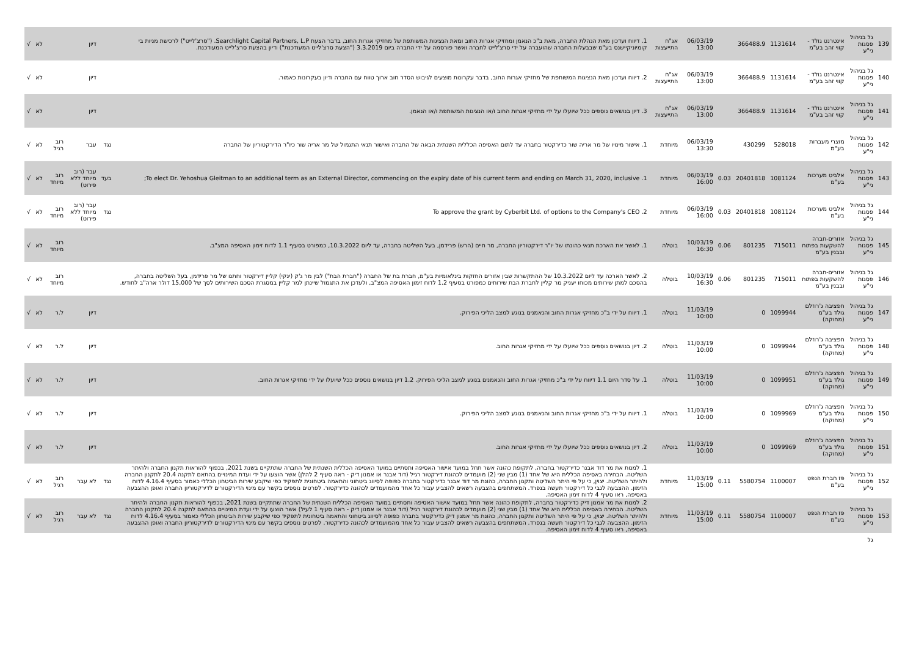| 139 | גל בניהול פסגות ני"ע | אינטרנט גולד - קווי זהב בע"מ | 1131614 | 366488.9 | | 06/03/19 13:00 | אג"ח התייעצות | 1. דיווח ועדכון מאת הנהלת החברה, מאת ב"כ הנאמן ומחזיקי אגרות החוב ומאת הנציגות המשותפת של מחזיקי אגרות החוב, בדבר הצעת Searchlight Capital Partners, L.P. ("סרצ'לייט") לרכישת מניות בי קומיוניקיישנס בע"מ שבבעלות החברה שהועברה על ידי סרצ'לייט לחברה ואשר פורסמה על ידי החברה ביום 3.3.2019 ("הצעת סרצ'לייט המעודכנת") ודיון בהצעת סרצ'לייט המעודכנת. | | דיון | | לא | √ |
| 140 | גל בניהול פסגות ני"ע | אינטרנט גולד - קווי זהב בע"מ | 1131614 | 366488.9 | | 06/03/19 13:00 | אג"ח התייעצות | 2. דיווח ועדכון מאת הנציגות המשותפת של מחזיקי אגרות החוב, בדבר עקרונות מוצעים לגיבוש הסדר חוב ארוך טווח עם החברה ודיון בעקרונות כאמור. | | דיון | | לא | √ |
| 141 | גל בניהול פסגות ני"ע | אינטרנט גולד - קווי זהב בע"מ | 1131614 | 366488.9 | | 06/03/19 13:00 | אג"ח התייעצות | 3. דיון בנושאים נוספים ככל שיועלו על ידי מחזיקי אגרות החוב ו/או הנציגות המשותפת ו/או הנאמן. | | דיון | | לא | √ |
| 142 | גל בניהול פסגות ני"ע | מוצרי מעברות בע"מ | 528018 | 430299 | | 06/03/19 13:30 | מיוחדת | 1. אישור מינויו של מר אריה שור כדירקטור בחברה עד לתום האסיפה הכללית השנתית הבאה של החברה ואישור תנאי התגמול של מר אריה שור כיו"ר הדירקטוריון של החברה | נגד | עבר | רוב רגיל | לא | √ |
| 143 | גל בניהול פסגות ני"ע | אלביט מערכות בע"מ | 1081124 | 20401818 | 0.03 | 06/03/19 16:00 | מיוחדת | 1. To elect Dr. Yehoshua Gleitman to an additional term as an External Director, commencing on the expiry date of his current term and ending on March 31, 2020, inclusive; | בעד | עבר (רוב מיוחד ללא פירוט) | רוב מיוחד | לא | √ |
| 144 | גל בניהול פסגות ני"ע | אלביט מערכות בע"מ | 1081124 | 20401818 | 0.03 | 06/03/19 16:00 | מיוחדת | 2. To approve the grant by Cyberbit Ltd. of options to the Company's CEO | נגד | עבר (רוב מיוחד ללא פירוט) | רוב מיוחד | לא | √ |
| 145 | גל בניהול פסגות ני"ע | אזורים-חברה להשקעות בפתוח ובבנין בע"מ | 715011 | 801235 | 0.06 | 10/03/19 16:30 | בוטלה | 1. לאשר את הארכת תנאי כהונתו של יו"ר דירקטוריון החברה, מר חיים (הרש) פרידמן, בעל השליטה בחברה, עד ליום 10.3.2022, כמפורט בסעיף 1.1 לדוח זימון האסיפה המצ"ב. | | | רוב מיוחד | לא | √ |
| 146 | גל בניהול פסגות ני"ע | אזורים-חברה להשקעות בפתוח ובבנין בע"מ | 715011 | 801235 | 0.06 | 10/03/19 16:30 | בוטלה | 2. לאשר הארכה עד ליום 10.3.2022 של ההתקשרות שבין אזורים החזקות בינלאומיות בע"מ, חברת בת של החברה ("חברת הבת") לבין מר ג'ק (ינקי) קליין דירקטור וחתנו של מר פרידמן, בעל השליטה בחברה, בהסכם למתן שירותים מכוחו יעניק מר קליין לחברת הבת שירותים כמפורט בסעיף 1.2 לדוח זימון האסיפה המצ"ב, ולעדכן את התגמול שיינתן למר קליין במסגרת הסכם השירותים לסך של 15,000 דולר ארה"ב לחודש. | | | רוב מיוחד | לא | √ |
| 147 | גל בניהול פסגות ני"ע | חפציבה ג'רוזלם גולד בע"מ (מחוקה) | 1099944 | 0 | | 11/03/19 10:00 | בוטלה | 1. דיווח על ידי ב"כ מחזיקי אגרות החוב והנאמנים בנוגע למצב הליכי הפירוק. | | דיון | ל.ר | לא | √ |
| 148 | גל בניהול פסגות ני"ע | חפציבה ג'רוזלם גולד בע"מ (מחוקה) | 1099944 | 0 | | 11/03/19 10:00 | בוטלה | 2. דיון בנושאים נוספים ככל שיועלו על ידי מחזיקי אגרות החוב. | | דיון | ל.ר | לא | √ |
| 149 | גל בניהול פסגות ני"ע | חפציבה ג'רוזלם גולד בע"מ (מחוקה) | 1099951 | 0 | | 11/03/19 10:00 | בוטלה | 1. על סדר היום 1.1 דיווח על ידי ב"כ מחזיקי אגרות החוב והנאמנים בנוגע למצב הליכי הפירוק. 1.2 דיון בנושאים נוספים ככל שיועלו על ידי מחזיקי אגרות החוב. | | דיון | ל.ר | לא | √ |
| 150 | גל בניהול פסגות ני"ע | חפציבה ג'רוזלם גולד בע"מ (מחוקה) | 1099969 | 0 | | 11/03/19 10:00 | בוטלה | 1. דיווח על ידי ב"כ מחזיקי אגרות החוב והנאמנים בנוגע למצב הליכי הפירוק. | | דיון | ל.ר | לא | √ |
| 151 | גל בניהול פסגות ני"ע | חפציבה ג'רוזלם גולד בע"מ (מחוקה) | 1099969 | 0 | | 11/03/19 10:00 | בוטלה | 2. דיון בנושאים נוספים ככל שיועלו על ידי מחזיקי אגרות החוב. | | דיון | ל.ר | לא | √ |
| 152 | גל בניהול פסגות ני"ע | פז חברת הנפט בע"מ | 1100007 | 5580754 | 0.11 | 11/03/19 15:00 | מיוחדת | 1. למנות את מר דוד אבנר כדירקטור בחברה, לתקופת כהונה אשר תחל במועד אישור האסיפה ותסתיים במועד האסיפה הכללית השנתית של החברה שתתקיים בשנת 2021, בכפוף להוראות תקנון החברה ולהיתר השליטה. הבחירה באסיפה הכללית היא של אחד (1) מבין שני (2) מועמדים לכהונת דירקטור רגיל (דוד אבנר או אמנון דיק - ראה סעיף 2 להלן) אשר הוצעו על ידי ועדת המינויים בהתאם לתקנה 20.4 לתקנון החברה ולהיתר השליטה. יצוין, כי על פי היתר השליטה ותקנון החברה, כהונת מר דוד אבנר כדירקטור בחברה כפופה לסיווג ביטחוני והתאמה ביטחונית לתפקיד כפי שיקבע שירות הביטחון הכללי כאמור בסעיף 4.16.4 לדוח הזימון. ההצבעה לגבי כל דירקטור תעשה בנפרד. המשתתפים בהצבעה רשאים להצביע עבור כל אחד מהמועמדים לכהונה כדירקטור. לפרטים נוספים בקשר עם מינוי הדירקטורים לדירקטוריון החברה ואופן ההצבעה באסיפה, ראו סעיף 4 לדוח זימון האסיפה. | נגד | לא עבר | רוב רגיל | לא | √ |
| 153 | גל בניהול פסגות ני"ע | פז חברת הנפט בע"מ | 1100007 | 5580754 | 0.11 | 11/03/19 15:00 | מיוחדת | 2. למנות את מר אמנון דיק כדירקטור בחברה, לתקופת כהונה אשר תחל במועד אישור האסיפה ותסתיים במועד האסיפה הכללית השנתית של החברה שתתקיים בשנת 2021, בכפוף להוראות תקנון החברה ולהיתר השליטה. הבחירה באסיפה הכללית היא של אחד (1) מבין שני (2) מועמדים לכהונת דירקטור רגיל (דוד אבנר או אמנון דיק - ראה סעיף 1 לעיל) אשר הוצעו על ידי ועדת המינויים בהתאם לתקנה 20.4 לתקנון החברה ולהיתר השליטה. יצוין, כי על פי היתר השליטה ותקנון החברה, כהונת מר אמנון דיק כדירקטור בחברה כפופה לסיווג ביטחוני והתאמה ביטחונית לתפקיד כפי שיקבע שירות הביטחון הכללי כאמור בסעיף 4.16.4 לדוח הזימון. ההצבעה לגבי כל דירקטור תעשה בנפרד. המשתתפים בהצבעה רשאים להצביע עבור כל אחד מהמועמדים לכהונה כדירקטור. לפרטים נוספים בקשר עם מינוי הדירקטורים לדירקטוריון החברה ואופן ההצבעה באסיפה, ראו סעיף 4 לדוח זימון האסיפה. | נגד | לא עבר | רוב רגיל | לא | √ |
| | גל | | | | | | | | | | | | |